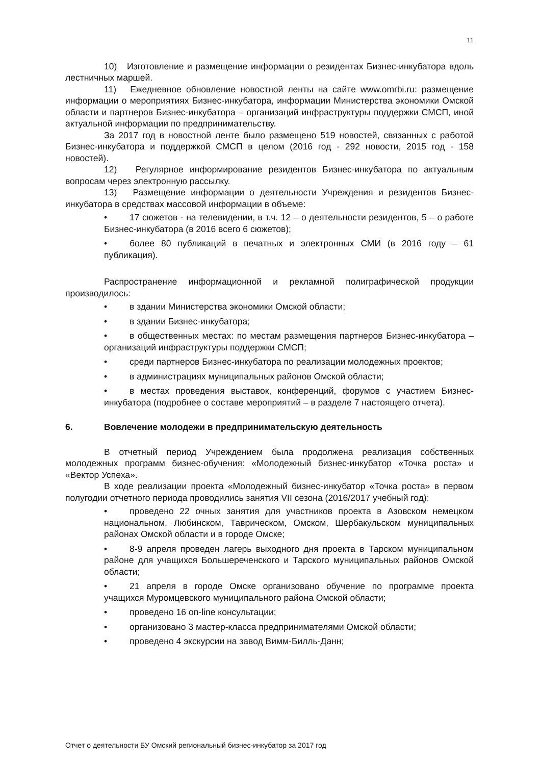11
10) Изготовление и размещение информации о резидентах Бизнес-инкубатора вдоль лестничных маршей.
11) Ежедневное обновление новостной ленты на сайте www.omrbi.ru: размещение информации о мероприятиях Бизнес-инкубатора, информации Министерства экономики Омской области и партнеров Бизнес-инкубатора – организаций инфраструктуры поддержки СМСП, иной актуальной информации по предпринимательству.
За 2017 год в новостной ленте было размещено 519 новостей, связанных с работой Бизнес-инкубатора и поддержкой СМСП в целом (2016 год - 292 новости, 2015 год - 158 новостей).
12) Регулярное информирование резидентов Бизнес-инкубатора по актуальным вопросам через электронную рассылку.
13) Размещение информации о деятельности Учреждения и резидентов Бизнес-инкубатора в средствах массовой информации в объеме:
• 17 сюжетов - на телевидении, в т.ч. 12 – о деятельности резидентов, 5 – о работе Бизнес-инкубатора (в 2016 всего 6 сюжетов);
• более 80 публикаций в печатных и электронных СМИ (в 2016 году – 61 публикация).
Распространение информационной и рекламной полиграфической продукции производилось:
• в здании Министерства экономики Омской области;
• в здании Бизнес-инкубатора;
• в общественных местах: по местам размещения партнеров Бизнес-инкубатора – организаций инфраструктуры поддержки СМСП;
• среди партнеров Бизнес-инкубатора по реализации молодежных проектов;
• в администрациях муниципальных районов Омской области;
• в местах проведения выставок, конференций, форумов с участием Бизнес-инкубатора (подробнее о составе мероприятий – в разделе 7 настоящего отчета).
6. Вовлечение молодежи в предпринимательскую деятельность
В отчетный период Учреждением была продолжена реализация собственных молодежных программ бизнес-обучения: «Молодежный бизнес-инкубатор «Точка роста» и «Вектор Успеха».
В ходе реализации проекта «Молодежный бизнес-инкубатор «Точка роста» в первом полугодии отчетного периода проводились занятия VII сезона (2016/2017 учебный год):
• проведено 22 очных занятия для участников проекта в Азовском немецком национальном, Любинском, Таврическом, Омском, Шербакульском муниципальных районах Омской области и в городе Омске;
• 8-9 апреля проведен лагерь выходного дня проекта в Тарском муниципальном районе для учащихся Большереченского и Тарского муниципальных районов Омской области;
• 21 апреля в городе Омске организовано обучение по программе проекта учащихся Муромцевского муниципального района Омской области;
• проведено 16 on-line консультации;
• организовано 3 мастер-класса предпринимателями Омской области;
• проведено 4 экскурсии на завод Вимм-Билль-Данн;
Отчет о деятельности БУ Омский региональный бизнес-инкубатор за 2017 год